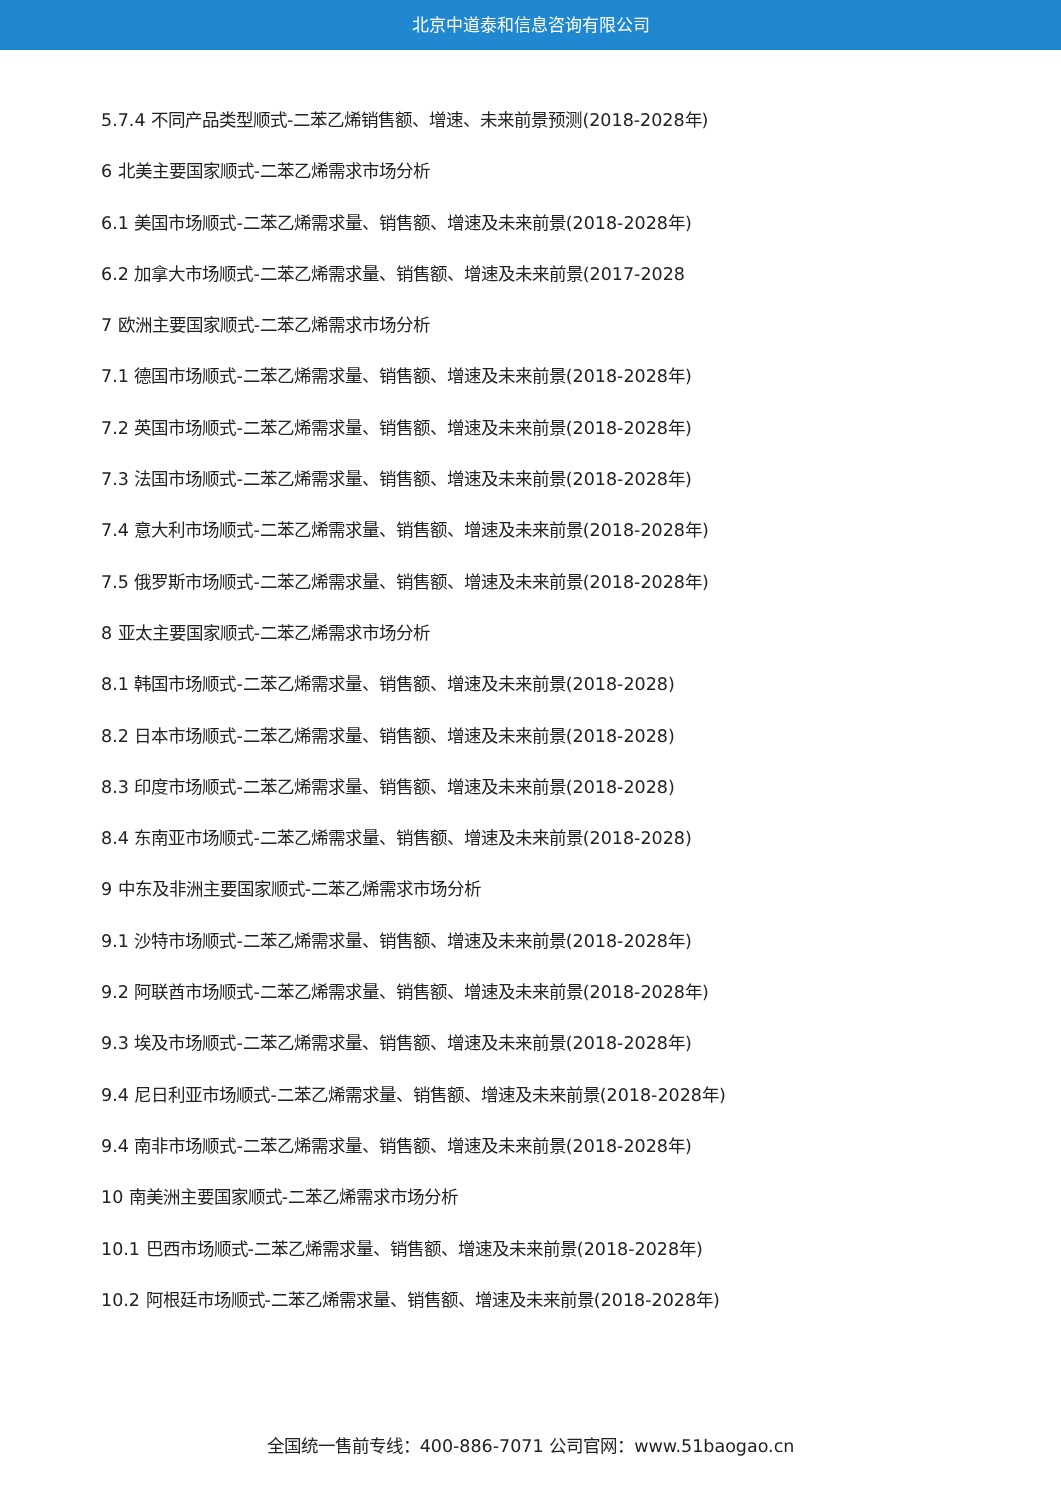北京中道泰和信息咨询有限公司
5.7.4 不同产品类型顺式-二苯乙烯销售额、增速、未来前景预测(2018-2028年)
6 北美主要国家顺式-二苯乙烯需求市场分析
6.1 美国市场顺式-二苯乙烯需求量、销售额、增速及未来前景(2018-2028年)
6.2 加拿大市场顺式-二苯乙烯需求量、销售额、增速及未来前景(2017-2028
7 欧洲主要国家顺式-二苯乙烯需求市场分析
7.1 德国市场顺式-二苯乙烯需求量、销售额、增速及未来前景(2018-2028年)
7.2 英国市场顺式-二苯乙烯需求量、销售额、增速及未来前景(2018-2028年)
7.3 法国市场顺式-二苯乙烯需求量、销售额、增速及未来前景(2018-2028年)
7.4 意大利市场顺式-二苯乙烯需求量、销售额、增速及未来前景(2018-2028年)
7.5 俄罗斯市场顺式-二苯乙烯需求量、销售额、增速及未来前景(2018-2028年)
8 亚太主要国家顺式-二苯乙烯需求市场分析
8.1 韩国市场顺式-二苯乙烯需求量、销售额、增速及未来前景(2018-2028)
8.2 日本市场顺式-二苯乙烯需求量、销售额、增速及未来前景(2018-2028)
8.3 印度市场顺式-二苯乙烯需求量、销售额、增速及未来前景(2018-2028)
8.4 东南亚市场顺式-二苯乙烯需求量、销售额、增速及未来前景(2018-2028)
9 中东及非洲主要国家顺式-二苯乙烯需求市场分析
9.1 沙特市场顺式-二苯乙烯需求量、销售额、增速及未来前景(2018-2028年)
9.2 阿联酋市场顺式-二苯乙烯需求量、销售额、增速及未来前景(2018-2028年)
9.3 埃及市场顺式-二苯乙烯需求量、销售额、增速及未来前景(2018-2028年)
9.4 尼日利亚市场顺式-二苯乙烯需求量、销售额、增速及未来前景(2018-2028年)
9.4 南非市场顺式-二苯乙烯需求量、销售额、增速及未来前景(2018-2028年)
10 南美洲主要国家顺式-二苯乙烯需求市场分析
10.1 巴西市场顺式-二苯乙烯需求量、销售额、增速及未来前景(2018-2028年)
10.2 阿根廷市场顺式-二苯乙烯需求量、销售额、增速及未来前景(2018-2028年)
全国统一售前专线：400-886-7071 公司官网：www.51baogao.cn